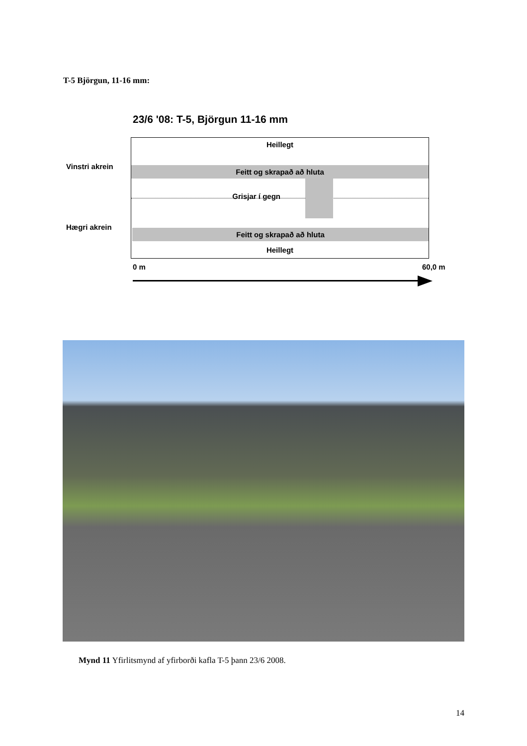T-5 Björgun, 11-16 mm:
23/6 '08: T-5, Björgun 11-16 mm
Heillegt
Feitt og skrapað að hluta
Grisjar í gegn
Feitt og skrapað að hluta
Heillegt
Vinstri akrein
Hægri akrein
0 m 60,0 m
Mynd 11 Yfirlitsmynd af yfirborði kafla T-5 þann 23/6 2008.
14